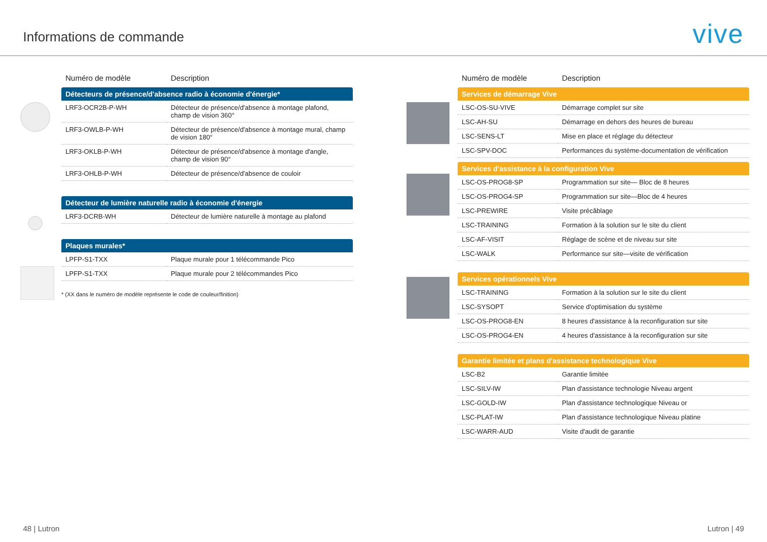Informations de commande
vive
| Numéro de modèle | Description |
| --- | --- |
| Détecteurs de présence/d'absence radio à économie d'énergie* | |
| LRF3-OCR2B-P-WH | Détecteur de présence/d'absence à montage plafond, champ de vision 360° |
| LRF3-OWLB-P-WH | Détecteur de présence/d'absence à montage mural, champ de vision 180° |
| LRF3-OKLB-P-WH | Détecteur de présence/d'absence à montage d'angle, champ de vision 90° |
| LRF3-OHLB-P-WH | Détecteur de présence/d'absence de couloir |
| Détecteur de lumière naturelle radio à économie d'énergie | |
| LRF3-DCRB-WH | Détecteur de lumière naturelle à montage au plafond |
| Plaques murales* | |
| LPFP-S1-TXX | Plaque murale pour 1 télécommande Pico |
| LPFP-S1-TXX | Plaque murale pour 2 télécommandes Pico |
* (XX dans le numéro de modèle représente le code de couleur/finition)
| Numéro de modèle | Description |
| --- | --- |
| Services de démarrage Vive | |
| LSC-OS-SU-VIVE | Démarrage complet sur site |
| LSC-AH-SU | Démarrage en dehors des heures de bureau |
| LSC-SENS-LT | Mise en place et réglage du détecteur |
| LSC-SPV-DOC | Performances du système-documentation de vérification |
| Services d'assistance à la configuration Vive | |
| LSC-OS-PROG8-SP | Programmation sur site— Bloc de 8 heures |
| LSC-OS-PROG4-SP | Programmation sur site—Bloc de 4 heures |
| LSC-PREWIRE | Visite précâblage |
| LSC-TRAINING | Formation à la solution sur le site du client |
| LSC-AF-VISIT | Réglage de scène et de niveau sur site |
| LSC-WALK | Performance sur site—visite de vérification |
| Services opérationnels Vive | |
| LSC-TRAINING | Formation à la solution sur le site du client |
| LSC-SYSOPT | Service d'optimisation du système |
| LSC-OS-PROG8-EN | 8 heures d'assistance à la reconfiguration sur site |
| LSC-OS-PROG4-EN | 4 heures d'assistance à la reconfiguration sur site |
| Garantie limitée et plans d'assistance technologique Vive | |
| LSC-B2 | Garantie limitée |
| LSC-SILV-IW | Plan d'assistance technologie Niveau argent |
| LSC-GOLD-IW | Plan d'assistance technologique Niveau or |
| LSC-PLAT-IW | Plan d'assistance technologique Niveau platine |
| LSC-WARR-AUD | Visite d'audit de garantie |
48 | Lutron Lutron | 49